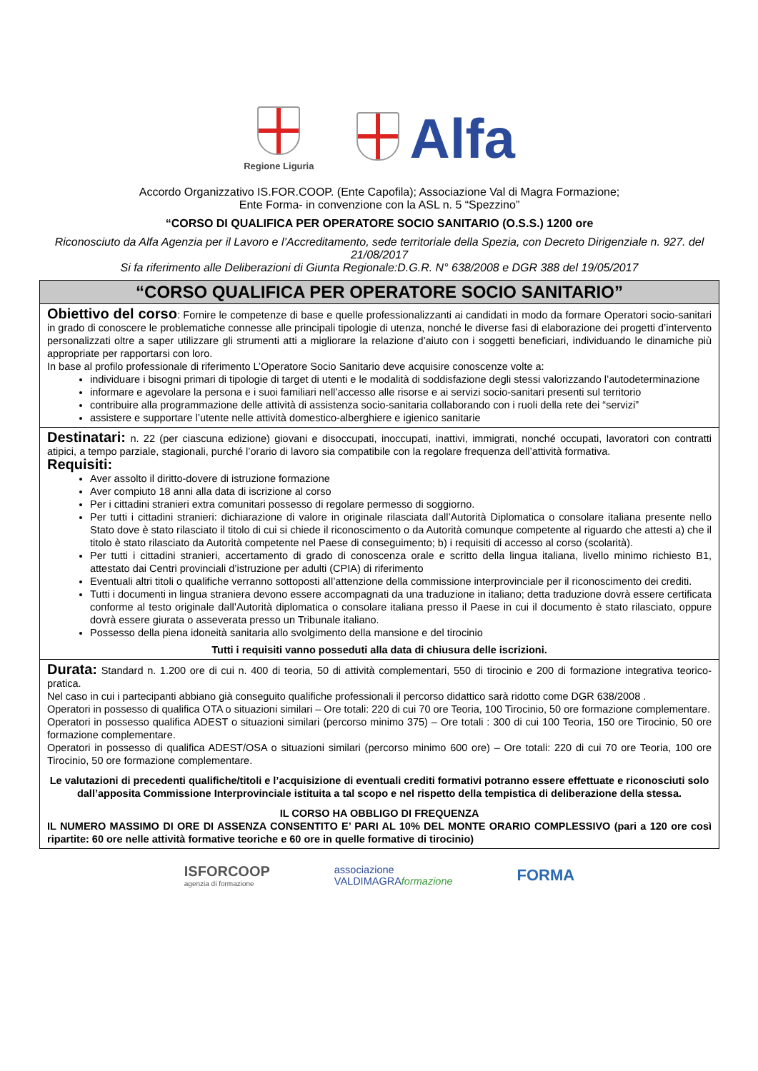Regione Liguria
Alfa
Accordo Organizzativo IS.FOR.COOP. (Ente Capofila); Associazione Val di Magra Formazione;
Ente Forma- in convenzione con la ASL n. 5 “Spezzino”
“CORSO DI QUALIFICA PER OPERATORE SOCIO SANITARIO (O.S.S.) 1200 ore
Riconosciuto da Alfa Agenzia per il Lavoro e l’Accreditamento, sede territoriale della Spezia, con Decreto Dirigenziale n. 927. del 21/08/2017
Si fa riferimento alle Deliberazioni di Giunta Regionale:D.G.R. N° 638/2008 e DGR 388 del 19/05/2017
“CORSO QUALIFICA PER OPERATORE SOCIO SANITARIO”
Obiettivo del corso
: Fornire le competenze di base e quelle professionalizzanti ai candidati in modo da formare Operatori socio-sanitari in grado di conoscere le problematiche connesse alle principali tipologie di utenza, nonché le diverse fasi di elaborazione dei progetti d’intervento personalizzati oltre a saper utilizzare gli strumenti atti a migliorare la relazione d’aiuto con i soggetti beneficiari, individuando le dinamiche più appropriate per rapportarsi con loro.
In base al profilo professionale di riferimento L’Operatore Socio Sanitario deve acquisire conoscenze volte a:
individuare i bisogni primari di tipologie di target di utenti e le modalità di soddisfazione degli stessi valorizzando l’autodeterminazione
informare e agevolare la persona e i suoi familiari nell’accesso alle risorse e ai servizi socio-sanitari presenti sul territorio
contribuire alla programmazione delle attività di assistenza socio-sanitaria collaborando con i ruoli della rete dei “servizi”
assistere e supportare l’utente nelle attività domestico-alberghiere e igienico sanitarie
Destinatari:
n. 22 (per ciascuna edizione) giovani e disoccupati, inoccupati, inattivi, immigrati, nonché occupati, lavoratori con contratti atipici, a tempo parziale, stagionali, purché l’orario di lavoro sia compatibile con la regolare frequenza dell’attività formativa.
Requisiti:
Aver assolto il diritto-dovere di istruzione formazione
Aver compiuto 18 anni alla data di iscrizione al corso
Per i cittadini stranieri extra comunitari possesso di regolare permesso di soggiorno.
Per tutti i cittadini stranieri: dichiarazione di valore in originale rilasciata dall’Autorità Diplomatica o consolare italiana presente nello Stato dove è stato rilasciato il titolo di cui si chiede il riconoscimento o da Autorità comunque competente al riguardo che attesti a) che il titolo è stato rilasciato da Autorità competente nel Paese di conseguimento; b) i requisiti di accesso al corso (scolarità).
Per tutti i cittadini stranieri, accertamento di grado di conoscenza orale e scritto della lingua italiana, livello minimo richiesto B1, attestato dai Centri provinciali d’istruzione per adulti (CPIA) di riferimento
Eventuali altri titoli o qualifiche verranno sottoposti all’attenzione della commissione interprovinciale per il riconoscimento dei crediti.
Tutti i documenti in lingua straniera devono essere accompagnati da una traduzione in italiano; detta traduzione dovrà essere certificata conforme al testo originale dall’Autorità diplomatica o consolare italiana presso il Paese in cui il documento è stato rilasciato, oppure dovrà essere giurata o asseverata presso un Tribunale italiano.
Possesso della piena idoneità sanitaria allo svolgimento della mansione e del tirocinio
Tutti i requisiti vanno posseduti alla data di chiusura delle iscrizioni.
Durata:
Standard n. 1.200 ore di cui n. 400 di teoria, 50 di attività complementari, 550 di tirocinio e 200 di formazione integrativa teorico-pratica.
Nel caso in cui i partecipanti abbiano già conseguito qualifiche professionali il percorso didattico sarà ridotto come DGR 638/2008 .
Operatori in possesso di qualifica OTA o situazioni similari – Ore totali: 220 di cui 70 ore Teoria, 100 Tirocinio, 50 ore formazione complementare.
Operatori in possesso qualifica ADEST o situazioni similari (percorso minimo 375) – Ore totali : 300 di cui 100 Teoria, 150 ore Tirocinio, 50 ore formazione complementare.
Operatori in possesso di qualifica ADEST/OSA o situazioni similari (percorso minimo 600 ore) – Ore totali: 220 di cui 70 ore Teoria, 100 ore Tirocinio, 50 ore formazione complementare.
Le valutazioni di precedenti qualifiche/titoli e l’acquisizione di eventuali crediti formativi potranno essere effettuate e riconosciuti solo dall’apposita Commissione Interprovinciale istituita a tal scopo e nel rispetto della tempistica di deliberazione della stessa.
IL CORSO HA OBBLIGO DI FREQUENZA
IL NUMERO MASSIMO DI ORE DI ASSENZA CONSENTITO E’ PARI AL 10% DEL MONTE ORARIO COMPLESSIVO (pari a 120 ore così ripartite: 60 ore nelle attività formative teoriche e 60 ore in quelle formative di tirocinio)
ISFORCOOP
agenzia di formazione
associazione
VALDIMAGRAformazione
FORMA